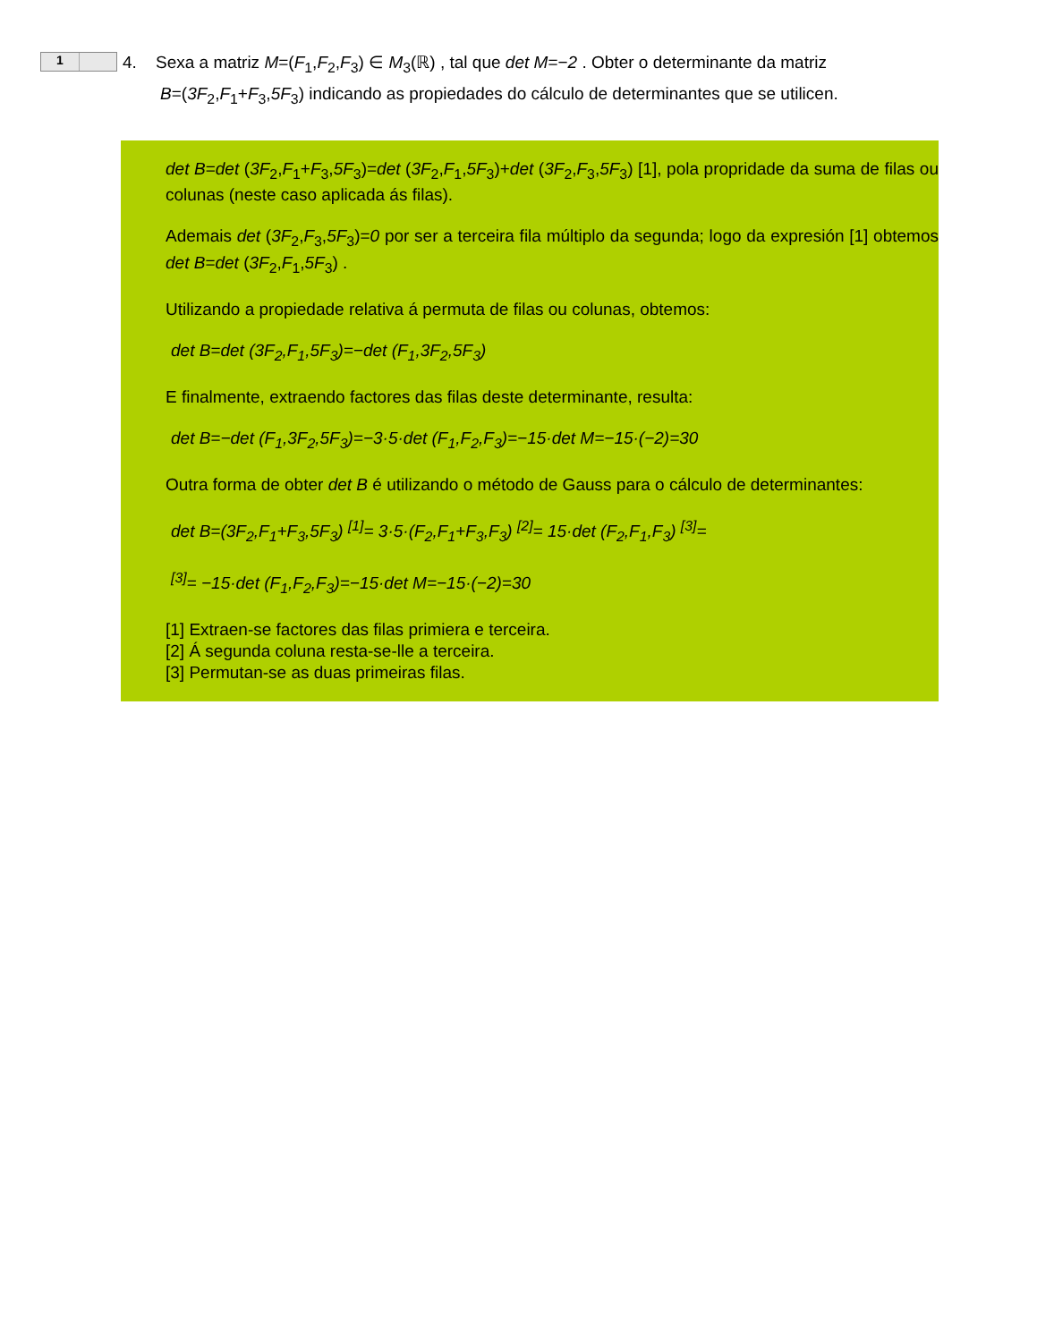1
4. Sexa a matriz M=(F<sub>1</sub>,F<sub>2</sub>,F<sub>3</sub>) ∈ M<sub>3</sub>(ℝ) , tal que det M=−2 . Obter o determinante da matriz
B=(3F<sub>2</sub>,F<sub>1</sub>+F<sub>3</sub>,5F<sub>3</sub>) indicando as propiedades do cálculo de determinantes que se utilicen.
det B=det (3F<sub>2</sub>,F<sub>1</sub>+F<sub>3</sub>,5F<sub>3</sub>)=det (3F<sub>2</sub>,F<sub>1</sub>,5F<sub>3</sub>)+det (3F<sub>2</sub>,F<sub>3</sub>,5F<sub>3</sub>) [1], pola propridade da suma de filas ou colunas (neste caso aplicada ás filas).
Ademais det (3F<sub>2</sub>,F<sub>3</sub>,5F<sub>3</sub>)=0 por ser a terceira fila múltiplo da segunda; logo da expresión [1] obtemos det B=det (3F<sub>2</sub>,F<sub>1</sub>,5F<sub>3</sub>) .
Utilizando a propiedade relativa á permuta de filas ou colunas, obtemos:
det B=det (3F<sub>2</sub>,F<sub>1</sub>,5F<sub>3</sub>)=−det (F<sub>1</sub>,3F<sub>2</sub>,5F<sub>3</sub>)
E finalmente, extraendo factores das filas deste determinante, resulta:
det B=−det (F<sub>1</sub>,3F<sub>2</sub>,5F<sub>3</sub>)=−3·5·det (F<sub>1</sub>,F<sub>2</sub>,F<sub>3</sub>)=−15·det M=−15·(−2)=30
Outra forma de obter det B é utilizando o método de Gauss para o cálculo de determinantes:
det B=(3F<sub>2</sub>,F<sub>1</sub>+F<sub>3</sub>,5F<sub>3</sub>) <sup>[1]</sup>= 3·5·(F<sub>2</sub>,F<sub>1</sub>+F<sub>3</sub>,F<sub>3</sub>) <sup>[2]</sup>= 15·det (F<sub>2</sub>,F<sub>1</sub>,F<sub>3</sub>) <sup>[3]</sup>=
<sup>[3]</sup>= −15·det (F<sub>1</sub>,F<sub>2</sub>,F<sub>3</sub>)=−15·det M=−15·(−2)=30
[1] Extraen-se factores das filas primiera e terceira.
[2] Á segunda coluna resta-se-lle a terceira.
[3] Permutan-se as duas primeiras filas.